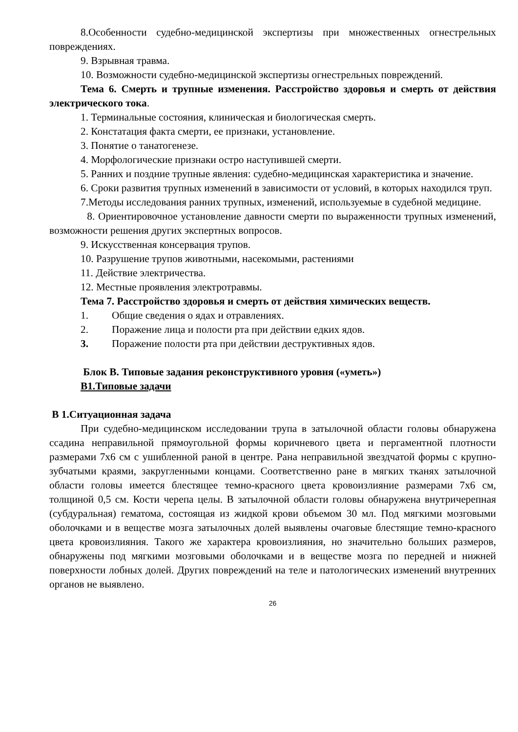8.Особенности судебно-медицинской экспертизы при множественных огнестрельных повреждениях.
9. Взрывная травма.
10. Возможности судебно-медицинской экспертизы огнестрельных повреждений.
Тема 6. Смерть и трупные изменения. Расстройство здоровья и смерть от действия электрического тока.
1. Терминальные состояния, клиническая и биологическая смерть.
2. Констатация факта смерти, ее признаки, установление.
3. Понятие о танатогенезе.
4. Морфологические признаки остро наступившей смерти.
5. Ранних и поздние трупные явления: судебно-медицинская характеристика и значение.
6. Сроки развития трупных изменений в зависимости от условий, в которых находился труп.
7.Методы исследования ранних трупных, изменений, используемые в судебной медицине.
8. Ориентировочное установление давности смерти по выраженности трупных изменений, возможности решения других экспертных вопросов.
9. Искусственная консервация трупов.
10. Разрушение трупов животными, насекомыми, растениями
11. Действие электричества.
12. Местные проявления электротравмы.
Тема 7. Расстройство здоровья и смерть от действия химических веществ.
1. Общие сведения о ядах и отравлениях.
2. Поражение лица и полости рта при действии едких ядов.
3. Поражение полости рта при действии деструктивных ядов.
Блок В. Типовые задания реконструктивного уровня («уметь»)
В1.Типовые задачи
В 1.Ситуационная задача
При судебно-медицинском исследовании трупа в затылочной области головы обнаружена ссадина неправильной прямоугольной формы коричневого цвета и пергаментной плотности размерами 7х6 см с ушибленной раной в центре. Рана неправильной звездчатой формы с крупно-зубчатыми краями, закругленными концами. Соответственно ране в мягких тканях затылочной области головы имеется блестящее темно-красного цвета кровоизлияние размерами 7х6 см, толщиной 0,5 см. Кости черепа целы. В затылочной области головы обнаружена внутричерепная (субдуральная) гематома, состоящая из жидкой крови объемом 30 мл. Под мягкими мозговыми оболочками и в веществе мозга затылочных долей выявлены очаговые блестящие темно-красного цвета кровоизлияния. Такого же характера кровоизлияния, но значительно больших размеров, обнаружены под мягкими мозговыми оболочками и в веществе мозга по передней и нижней поверхности лобных долей. Других повреждений на теле и патологических изменений внутренних органов не выявлено.
26